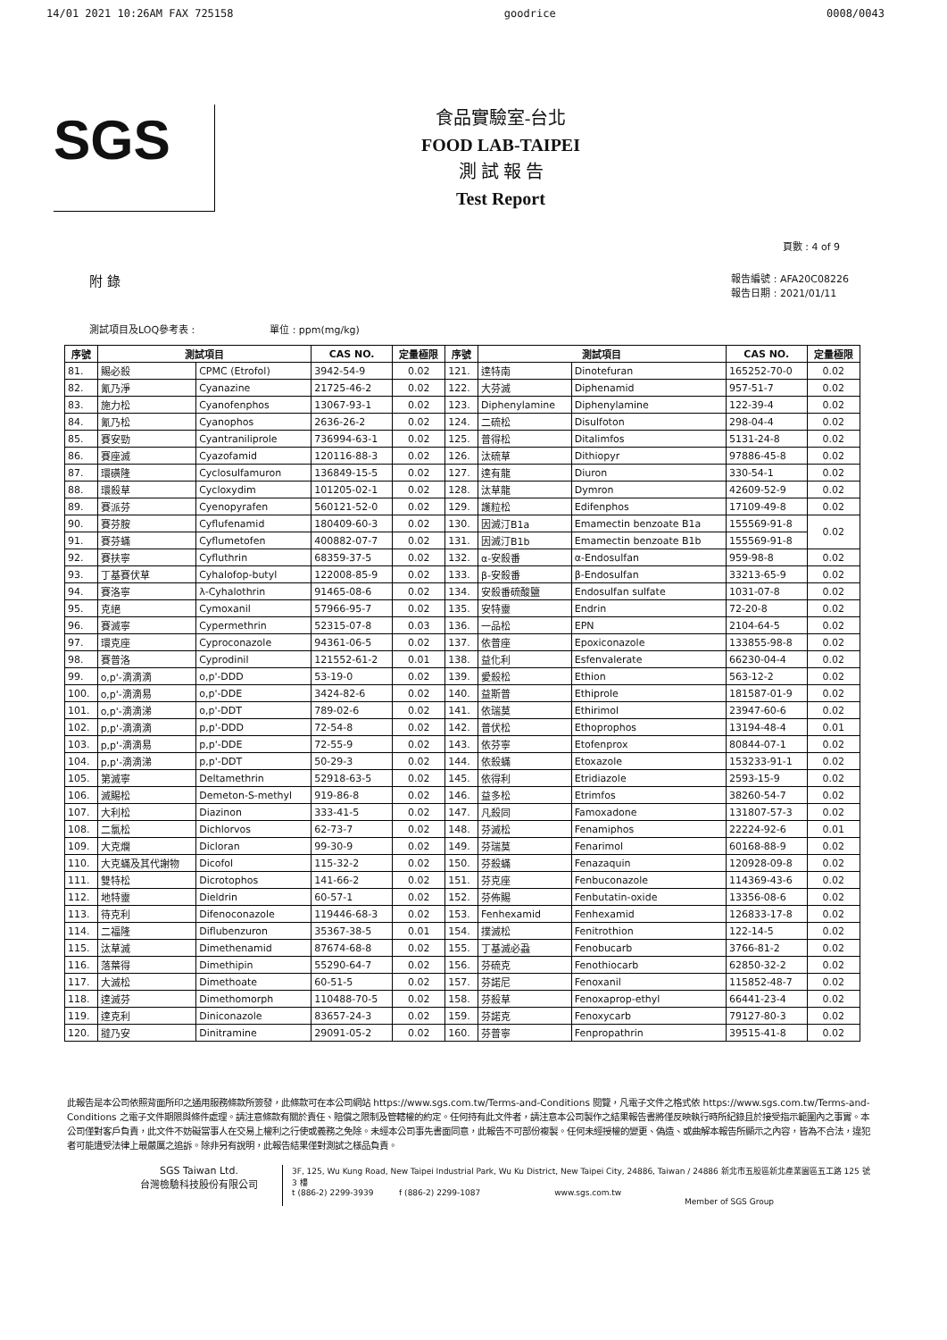14/01 2021 10:26AM FAX 725158 goodrice 0008/0043
SGS
食品實驗室-台北
FOOD LAB-TAIPEI
測 試 報 告
Test Report
頁數 : 4 of 9
附 錄 報告編號 : AFA20C08226
報告日期 : 2021/01/11
測試項目及LOQ參考表 : 單位 : ppm(mg/kg)
| 序號 | 測試項目 | | CAS NO. | 定量極限 | 序號 | 測試項目 | | CAS NO. | 定量極限 |
| --- | --- | --- | --- | --- | --- | --- | --- | --- | --- |
| 81. | 賜必殺 | CPMC (Etrofol) | 3942-54-9 | 0.02 | 121. | 達特南 | Dinotefuran | 165252-70-0 | 0.02 |
| 82. | 氰乃淨 | Cyanazine | 21725-46-2 | 0.02 | 122. | 大芬滅 | Diphenamid | 957-51-7 | 0.02 |
| 83. | 施力松 | Cyanofenphos | 13067-93-1 | 0.02 | 123. | Diphenylamine | Diphenylamine | 122-39-4 | 0.02 |
| 84. | 氰乃松 | Cyanophos | 2636-26-2 | 0.02 | 124. | 二硫松 | Disulfoton | 298-04-4 | 0.02 |
| 85. | 賽安勁 | Cyantraniliprole | 736994-63-1 | 0.02 | 125. | 普得松 | Ditalimfos | 5131-24-8 | 0.02 |
| 86. | 賽座滅 | Cyazofamid | 120116-88-3 | 0.02 | 126. | 汰硫草 | Dithiopyr | 97886-45-8 | 0.02 |
| 87. | 環磺隆 | Cyclosulfamuron | 136849-15-5 | 0.02 | 127. | 達有龍 | Diuron | 330-54-1 | 0.02 |
| 88. | 環殺草 | Cycloxydim | 101205-02-1 | 0.02 | 128. | 汰草龍 | Dymron | 42609-52-9 | 0.02 |
| 89. | 賽派芬 | Cyenopyrafen | 560121-52-0 | 0.02 | 129. | 護粒松 | Edifenphos | 17109-49-8 | 0.02 |
| 90. | 賽芬胺 | Cyflufenamid | 180409-60-3 | 0.02 | 130. | 因滅汀B1a | Emamectin benzoate B1a | 155569-91-8 | 0.02 |
| 91. | 賽芬蟎 | Cyflumetofen | 400882-07-7 | 0.02 | 131. | 因滅汀B1b | Emamectin benzoate B1b | 155569-91-8 | |
| 92. | 賽扶寧 | Cyfluthrin | 68359-37-5 | 0.02 | 132. | α-安殺番 | α-Endosulfan | 959-98-8 | 0.02 |
| 93. | 丁基賽伏草 | Cyhalofop-butyl | 122008-85-9 | 0.02 | 133. | β-安殺番 | β-Endosulfan | 33213-65-9 | 0.02 |
| 94. | 賽洛寧 | λ-Cyhalothrin | 91465-08-6 | 0.02 | 134. | 安殺番硫酸鹽 | Endosulfan sulfate | 1031-07-8 | 0.02 |
| 95. | 克絕 | Cymoxanil | 57966-95-7 | 0.02 | 135. | 安特靈 | Endrin | 72-20-8 | 0.02 |
| 96. | 賽滅寧 | Cypermethrin | 52315-07-8 | 0.03 | 136. | 一品松 | EPN | 2104-64-5 | 0.02 |
| 97. | 環克座 | Cyproconazole | 94361-06-5 | 0.02 | 137. | 依普座 | Epoxiconazole | 133855-98-8 | 0.02 |
| 98. | 賽普洛 | Cyprodinil | 121552-61-2 | 0.01 | 138. | 益化利 | Esfenvalerate | 66230-04-4 | 0.02 |
| 99. | o,p'-滴滴滴 | o,p'-DDD | 53-19-0 | 0.02 | 139. | 愛殺松 | Ethion | 563-12-2 | 0.02 |
| 100. | o,p'-滴滴易 | o,p'-DDE | 3424-82-6 | 0.02 | 140. | 益斯普 | Ethiprole | 181587-01-9 | 0.02 |
| 101. | o,p'-滴滴涕 | o,p'-DDT | 789-02-6 | 0.02 | 141. | 依瑞莫 | Ethirimol | 23947-60-6 | 0.02 |
| 102. | p,p'-滴滴滴 | p,p'-DDD | 72-54-8 | 0.02 | 142. | 普伏松 | Ethoprophos | 13194-48-4 | 0.01 |
| 103. | p,p'-滴滴易 | p,p'-DDE | 72-55-9 | 0.02 | 143. | 依芬寧 | Etofenprox | 80844-07-1 | 0.02 |
| 104. | p,p'-滴滴涕 | p,p'-DDT | 50-29-3 | 0.02 | 144. | 依殺蟎 | Etoxazole | 153233-91-1 | 0.02 |
| 105. | 第滅寧 | Deltamethrin | 52918-63-5 | 0.02 | 145. | 依得利 | Etridiazole | 2593-15-9 | 0.02 |
| 106. | 滅賜松 | Demeton-S-methyl | 919-86-8 | 0.02 | 146. | 益多松 | Etrimfos | 38260-54-7 | 0.02 |
| 107. | 大利松 | Diazinon | 333-41-5 | 0.02 | 147. | 凡殺同 | Famoxadone | 131807-57-3 | 0.02 |
| 108. | 二氯松 | Dichlorvos | 62-73-7 | 0.02 | 148. | 芬滅松 | Fenamiphos | 22224-92-6 | 0.01 |
| 109. | 大克爛 | Dicloran | 99-30-9 | 0.02 | 149. | 芬瑞莫 | Fenarimol | 60168-88-9 | 0.02 |
| 110. | 大克蟎及其代謝物 | Dicofol | 115-32-2 | 0.02 | 150. | 芬殺蟎 | Fenazaquin | 120928-09-8 | 0.02 |
| 111. | 雙特松 | Dicrotophos | 141-66-2 | 0.02 | 151. | 芬克座 | Fenbuconazole | 114369-43-6 | 0.02 |
| 112. | 地特靈 | Dieldrin | 60-57-1 | 0.02 | 152. | 芬佈賜 | Fenbutatin-oxide | 13356-08-6 | 0.02 |
| 113. | 待克利 | Difenoconazole | 119446-68-3 | 0.02 | 153. | Fenhexamid | Fenhexamid | 126833-17-8 | 0.02 |
| 114. | 二福隆 | Diflubenzuron | 35367-38-5 | 0.01 | 154. | 撲滅松 | Fenitrothion | 122-14-5 | 0.02 |
| 115. | 汰草滅 | Dimethenamid | 87674-68-8 | 0.02 | 155. | 丁基滅必蝨 | Fenobucarb | 3766-81-2 | 0.02 |
| 116. | 落葉得 | Dimethipin | 55290-64-7 | 0.02 | 156. | 芬硫克 | Fenothiocarb | 62850-32-2 | 0.02 |
| 117. | 大滅松 | Dimethoate | 60-51-5 | 0.02 | 157. | 芬諾尼 | Fenoxanil | 115852-48-7 | 0.02 |
| 118. | 達滅芬 | Dimethomorph | 110488-70-5 | 0.02 | 158. | 芬殺草 | Fenoxaprop-ethyl | 66441-23-4 | 0.02 |
| 119. | 達克利 | Diniconazole | 83657-24-3 | 0.02 | 159. | 芬諾克 | Fenoxycarb | 79127-80-3 | 0.02 |
| 120. | 撻乃安 | Dinitramine | 29091-05-2 | 0.02 | 160. | 芬普寧 | Fenpropathrin | 39515-41-8 | 0.02 |
此報告是本公司依照背面所印之通用服務條款所簽發，此條款可在本公司網站 https://www.sgs.com.tw/Terms-and-Conditions 閱覽，凡電子文件之格式依 https://www.sgs.com.tw/Terms-and-Conditions 之電子文件期限與條件處理。請注意條款有關於責任、賠償之限制及管轄權的約定。任何持有此文件者，請注意本公司製作之結果報告書將僅反映執行時所紀錄且於接受指示範圍內之事實。本公司僅對客戶負責，此文件不妨礙當事人在交易上權利之行使或義務之免除。未經本公司事先書面同意，此報告不可部份複製。任何未經授權的變更、偽造、或曲解本報告所顯示之內容，皆為不合法，違犯者可能遭受法律上最嚴厲之追訴。除非另有說明，此報告結果僅對測試之樣品負責。
SGS Taiwan Ltd.
台灣檢驗科技股份有限公司
3F, 125, Wu Kung Road, New Taipei Industrial Park, Wu Ku District, New Taipei City, 24886, Taiwan / 24886 新北市五股區新北產業園區五工路 125 號 3 樓
t (886-2) 2299-3939 f (886-2) 2299-1087 www.sgs.com.tw
Member of SGS Group